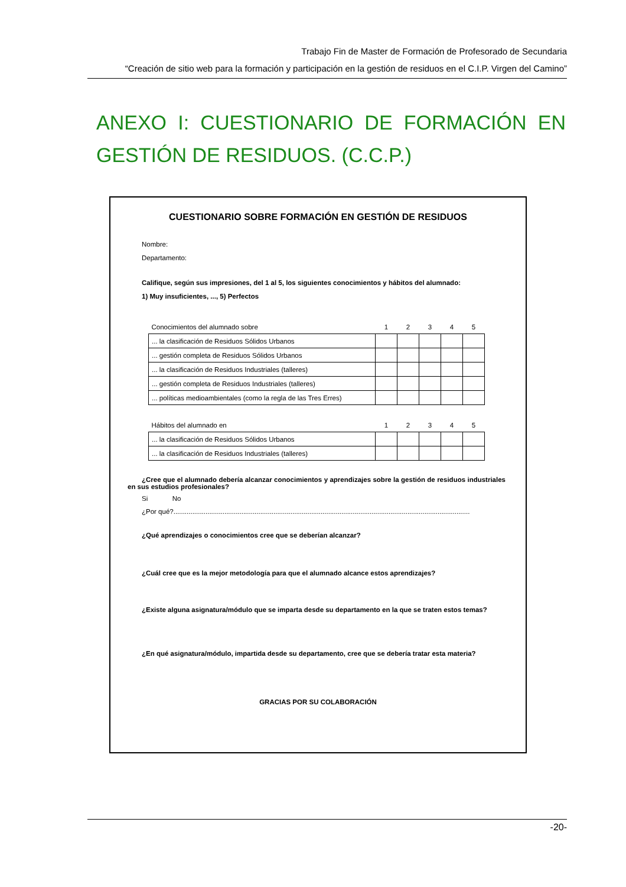Trabajo Fin de Master de Formación de Profesorado de Secundaria
“Creación de sitio web para la formación y participación en la gestión de residuos en el C.I.P. Virgen del Camino”
ANEXO I: CUESTIONARIO DE FORMACIÓN EN GESTIÓN DE RESIDUOS. (C.C.P.)
CUESTIONARIO SOBRE FORMACIÓN EN GESTIÓN DE RESIDUOS
Nombre:
Departamento:
Califique, según sus impresiones, del 1 al 5, los siguientes conocimientos y hábitos del alumnado:
1) Muy insuficientes, ..., 5) Perfectos
| Conocimientos del alumnado sobre | 1 | 2 | 3 | 4 | 5 |
| ... la clasificación de Residuos Sólidos Urbanos | | | | | |
| ... gestión completa de Residuos Sólidos Urbanos | | | | | |
| ... la clasificación de Residuos Industriales (talleres) | | | | | |
| ... gestión completa de Residuos Industriales (talleres) | | | | | |
| ... políticas medioambientales (como la regla de las Tres Erres) | | | | | |
| Hábitos del alumnado en | 1 | 2 | 3 | 4 | 5 |
| ... la clasificación de Residuos Sólidos Urbanos | | | | | |
| ... la clasificación de Residuos Industriales (talleres) | | | | | |
¿Cree que el alumnado debería alcanzar conocimientos y aprendizajes sobre la gestión de residuos industriales en sus estudios profesionales?
Si No
¿Por qué?.............................................................................................................................................................
¿Qué aprendizajes o conocimientos cree que se deberían alcanzar?
¿Cuál cree que es la mejor metodología para que el alumnado alcance estos aprendizajes?
¿Existe alguna asignatura/módulo que se imparta desde su departamento en la que se traten estos temas?
¿En qué asignatura/módulo, impartida desde su departamento, cree que se debería tratar esta materia?
GRACIAS POR SU COLABORACIÓN
-20-